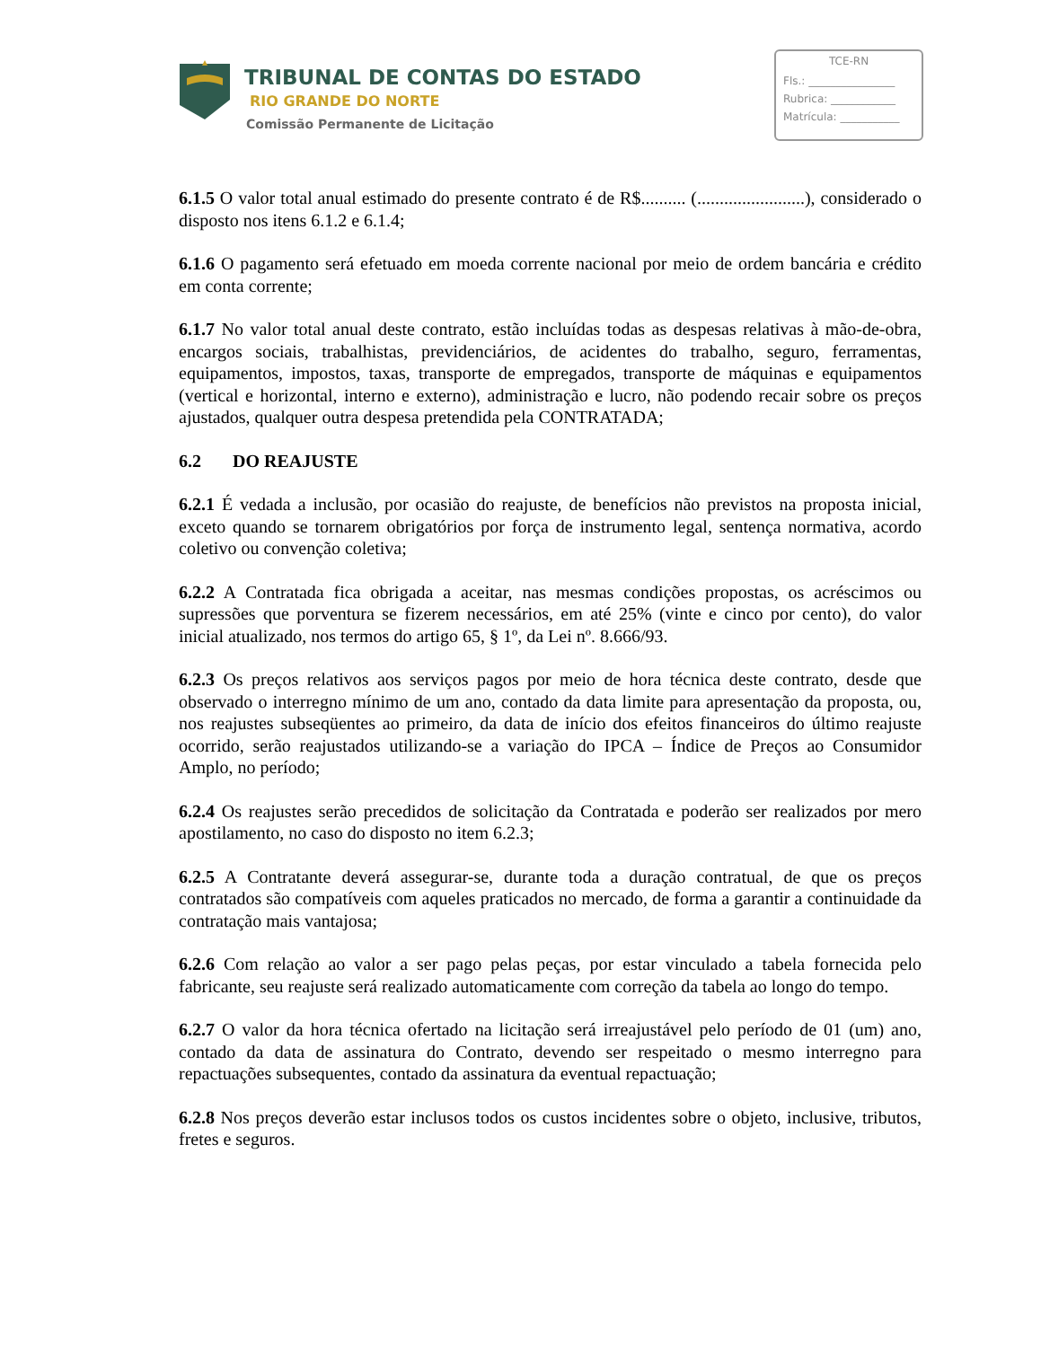TRIBUNAL DE CONTAS DO ESTADO
RIO GRANDE DO NORTE
Comissão Permanente de Licitação
TCE-RN
Fls.: ________________
Rubrica: ____________
Matrícula: ___________
6.1.5 O valor total anual estimado do presente contrato é de R$.......... (........................), considerado o disposto nos itens 6.1.2 e 6.1.4;
6.1.6 O pagamento será efetuado em moeda corrente nacional por meio de ordem bancária e crédito em conta corrente;
6.1.7 No valor total anual deste contrato, estão incluídas todas as despesas relativas à mão-de-obra, encargos sociais, trabalhistas, previdenciários, de acidentes do trabalho, seguro, ferramentas, equipamentos, impostos, taxas, transporte de empregados, transporte de máquinas e equipamentos (vertical e horizontal, interno e externo), administração e lucro, não podendo recair sobre os preços ajustados, qualquer outra despesa pretendida pela CONTRATADA;
6.2 DO REAJUSTE
6.2.1 É vedada a inclusão, por ocasião do reajuste, de benefícios não previstos na proposta inicial, exceto quando se tornarem obrigatórios por força de instrumento legal, sentença normativa, acordo coletivo ou convenção coletiva;
6.2.2 A Contratada fica obrigada a aceitar, nas mesmas condições propostas, os acréscimos ou supressões que porventura se fizerem necessários, em até 25% (vinte e cinco por cento), do valor inicial atualizado, nos termos do artigo 65, § 1º, da Lei nº. 8.666/93.
6.2.3 Os preços relativos aos serviços pagos por meio de hora técnica deste contrato, desde que observado o interregno mínimo de um ano, contado da data limite para apresentação da proposta, ou, nos reajustes subseqüentes ao primeiro, da data de início dos efeitos financeiros do último reajuste ocorrido, serão reajustados utilizando-se a variação do IPCA – Índice de Preços ao Consumidor Amplo, no período;
6.2.4 Os reajustes serão precedidos de solicitação da Contratada e poderão ser realizados por mero apostilamento, no caso do disposto no item 6.2.3;
6.2.5 A Contratante deverá assegurar-se, durante toda a duração contratual, de que os preços contratados são compatíveis com aqueles praticados no mercado, de forma a garantir a continuidade da contratação mais vantajosa;
6.2.6 Com relação ao valor a ser pago pelas peças, por estar vinculado a tabela fornecida pelo fabricante, seu reajuste será realizado automaticamente com correção da tabela ao longo do tempo.
6.2.7 O valor da hora técnica ofertado na licitação será irreajustável pelo período de 01 (um) ano, contado da data de assinatura do Contrato, devendo ser respeitado o mesmo interregno para repactuações subsequentes, contado da assinatura da eventual repactuação;
6.2.8 Nos preços deverão estar inclusos todos os custos incidentes sobre o objeto, inclusive, tributos, fretes e seguros.